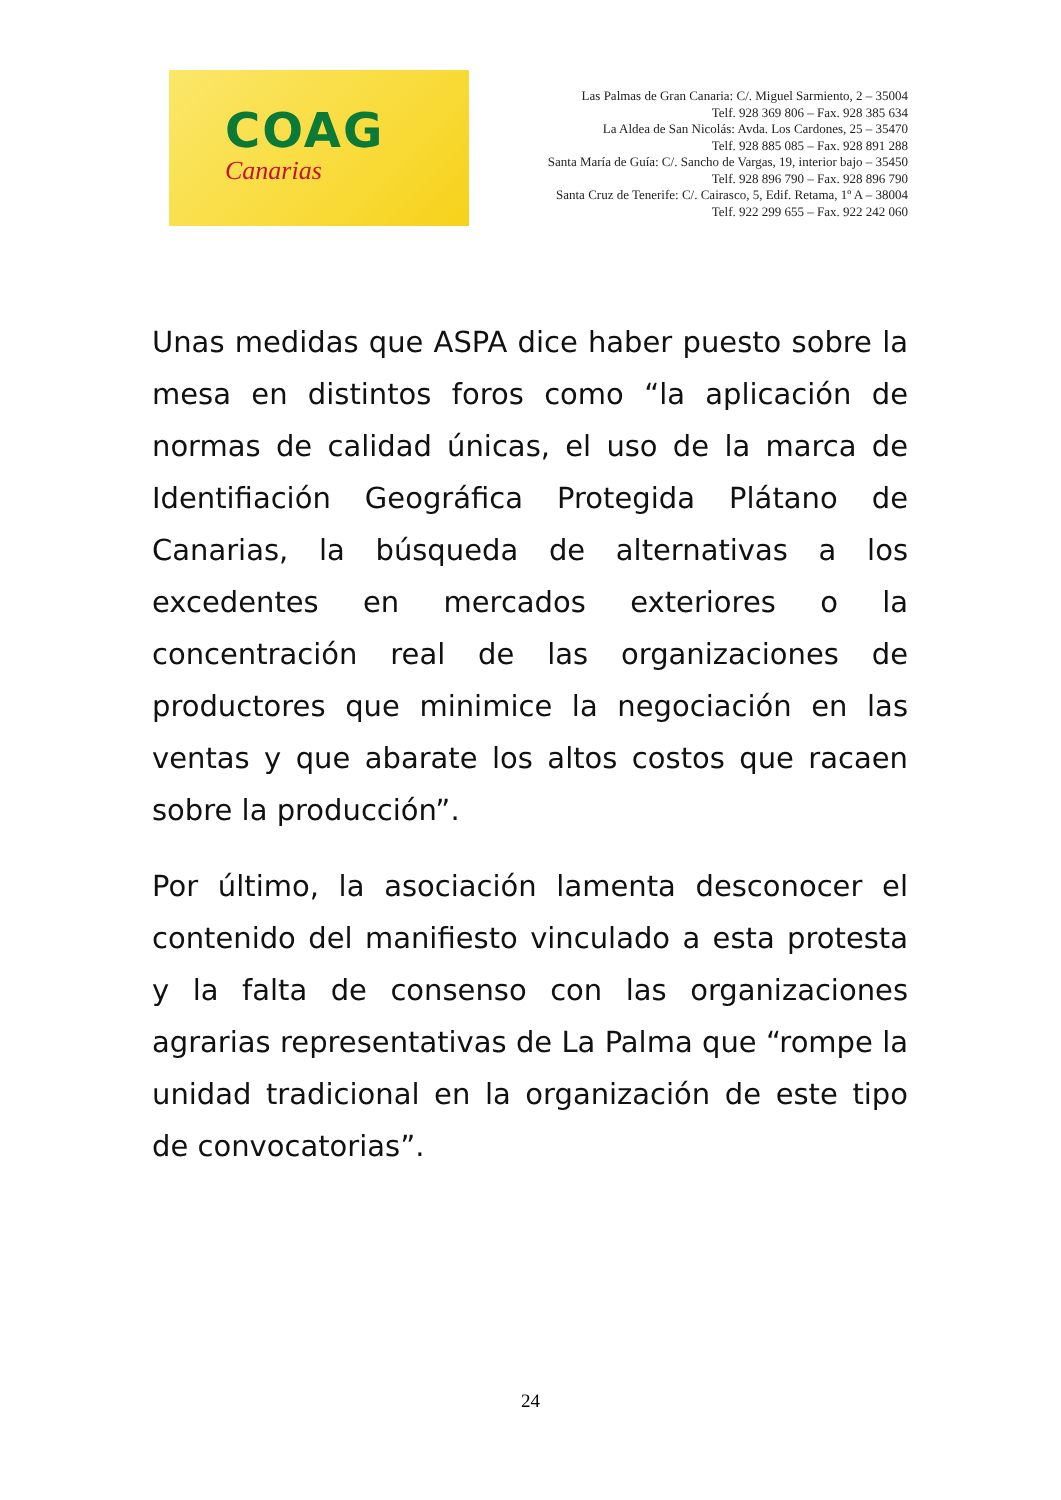COAG
Canarias
Las Palmas de Gran Canaria: C/. Miguel Sarmiento, 2 – 35004
Telf. 928 369 806 – Fax. 928 385 634
La Aldea de San Nicolás: Avda. Los Cardones, 25 – 35470
Telf. 928 885 085 – Fax. 928 891 288
Santa María de Guía: C/. Sancho de Vargas, 19, interior bajo – 35450
Telf. 928 896 790 – Fax. 928 896 790
Santa Cruz de Tenerife: C/. Cairasco, 5, Edif. Retama, 1º A – 38004
Telf. 922 299 655 – Fax. 922 242 060
Unas medidas que ASPA dice haber puesto sobre la mesa en distintos foros como “la aplicación de normas de calidad únicas, el uso de la marca de Identifiación Geográfica Protegida Plátano de Canarias, la búsqueda de alternativas a los excedentes en mercados exteriores o la concentración real de las organizaciones de productores que minimice la negociación en las ventas y que abarate los altos costos que racaen sobre la producción”.
Por último, la asociación lamenta desconocer el contenido del manifiesto vinculado a esta protesta y la falta de consenso con las organizaciones agrarias representativas de La Palma que “rompe la unidad tradicional en la organización de este tipo de convocatorias”.
24